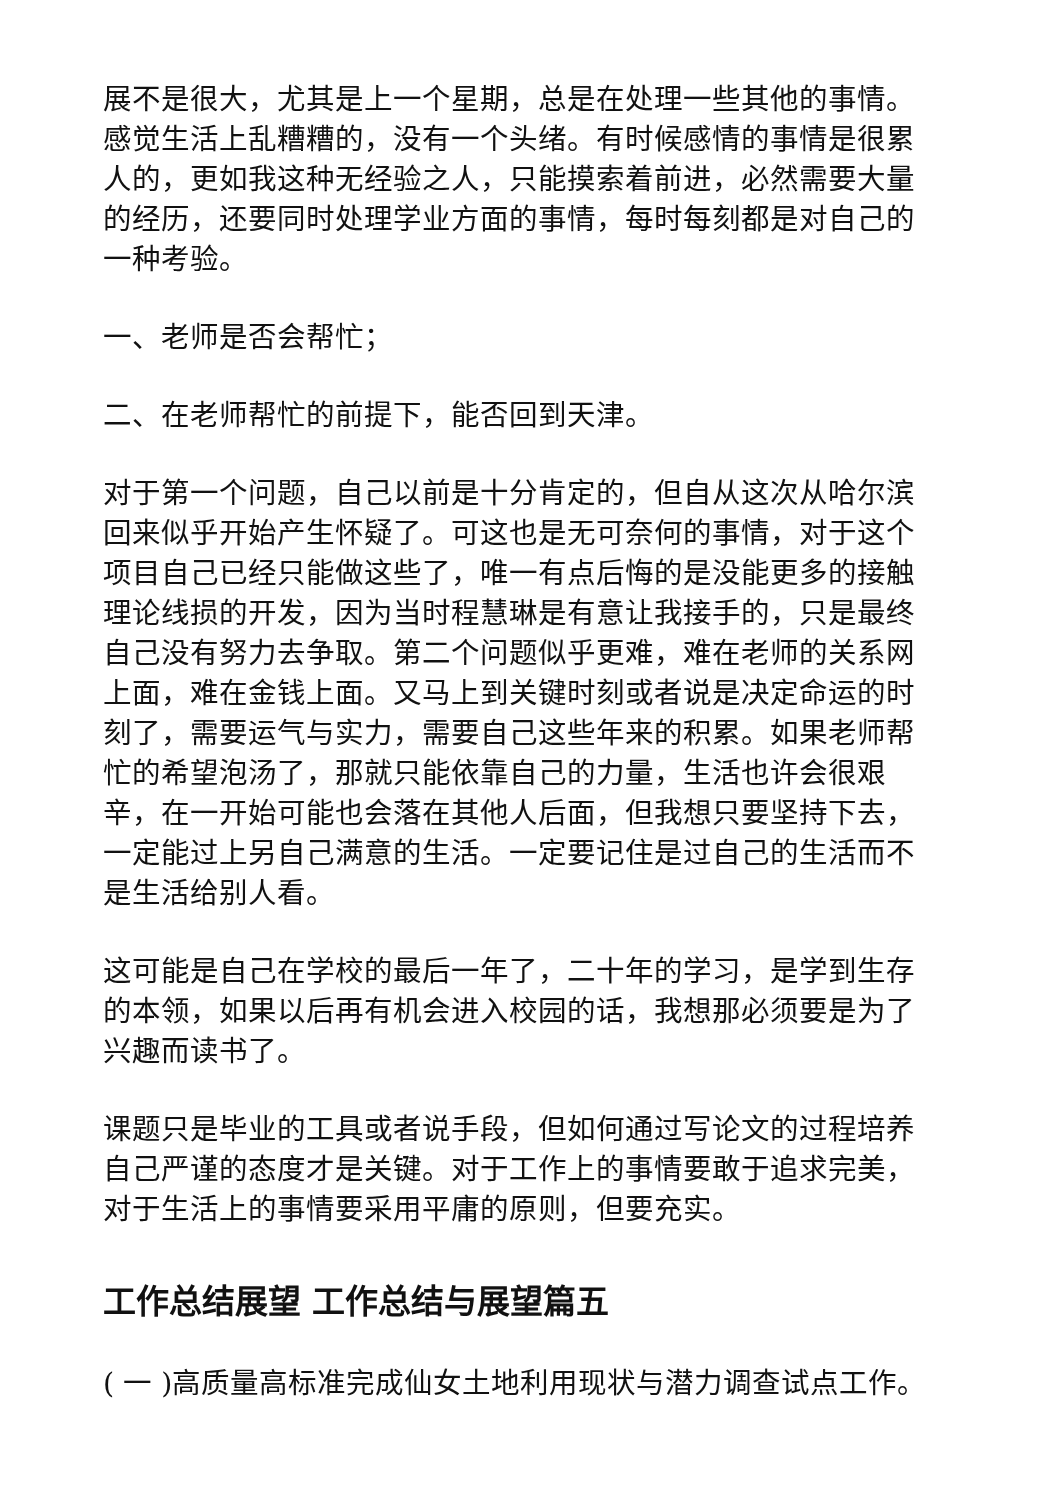展不是很大，尤其是上一个星期，总是在处理一些其他的事情。感觉生活上乱糟糟的，没有一个头绪。有时候感情的事情是很累人的，更如我这种无经验之人，只能摸索着前进，必然需要大量的经历，还要同时处理学业方面的事情，每时每刻都是对自己的一种考验。
一、老师是否会帮忙；
二、在老师帮忙的前提下，能否回到天津。
对于第一个问题，自己以前是十分肯定的，但自从这次从哈尔滨回来似乎开始产生怀疑了。可这也是无可奈何的事情，对于这个项目自己已经只能做这些了，唯一有点后悔的是没能更多的接触理论线损的开发，因为当时程慧琳是有意让我接手的，只是最终自己没有努力去争取。第二个问题似乎更难，难在老师的关系网上面，难在金钱上面。又马上到关键时刻或者说是决定命运的时刻了，需要运气与实力，需要自己这些年来的积累。如果老师帮忙的希望泡汤了，那就只能依靠自己的力量，生活也许会很艰辛，在一开始可能也会落在其他人后面，但我想只要坚持下去，一定能过上另自己满意的生活。一定要记住是过自己的生活而不是生活给别人看。
这可能是自己在学校的最后一年了，二十年的学习，是学到生存的本领，如果以后再有机会进入校园的话，我想那必须要是为了兴趣而读书了。
课题只是毕业的工具或者说手段，但如何通过写论文的过程培养自己严谨的态度才是关键。对于工作上的事情要敢于追求完美，对于生活上的事情要采用平庸的原则，但要充实。
工作总结展望 工作总结与展望篇五
( 一 )高质量高标准完成仙女土地利用现状与潜力调查试点工作。